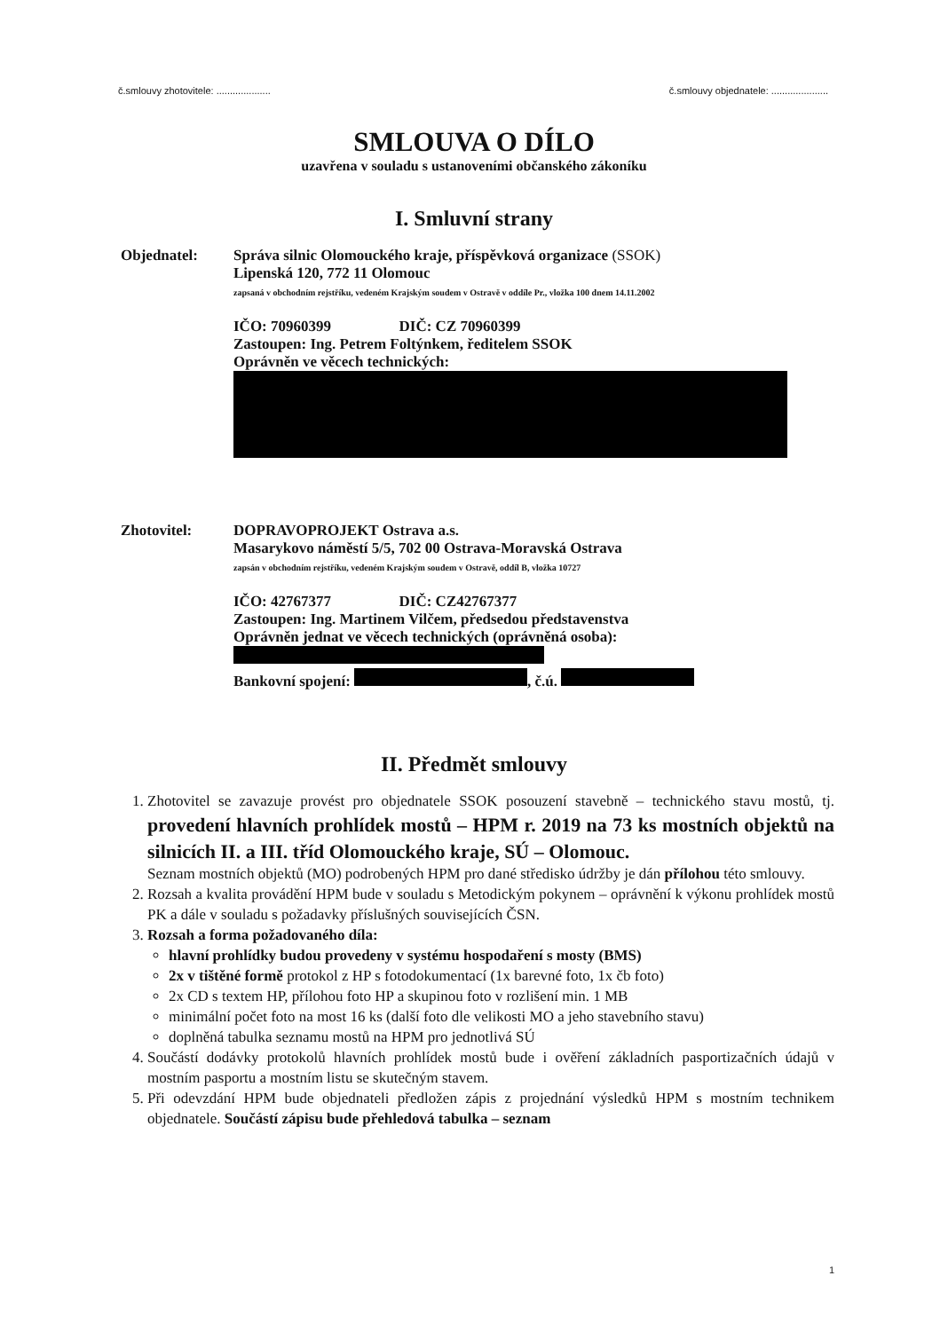č.smlouvy zhotovitele: .................... č.smlouvy objednatele: .....................
SMLOUVA O DÍLO
uzavřena v souladu s ustanoveními občanského zákoníku
I. Smluvní strany
Objednatel: Správa silnic Olomouckého kraje, příspěvková organizace (SSOK)
Lipenská 120, 772 11 Olomouc
zapsaná v obchodním rejstříku, vedeném Krajským soudem v Ostravě v oddíle Pr., vložka 100 dnem 14.11.2002
IČO: 70960399 DIČ: CZ 70960399
Zastoupen: Ing. Petrem Foltýnkem, ředitelem SSOK
Oprávněn ve věcech technických:
Zhotovitel: DOPRAVOPROJEKT Ostrava a.s.
Masarykovo náměstí 5/5, 702 00 Ostrava-Moravská Ostrava
zapsán v obchodním rejstříku, vedeném Krajským soudem v Ostravě, oddíl B, vložka 10727
IČO: 42767377 DIČ: CZ42767377
Zastoupen: Ing. Martinem Vilčem, předsedou představenstva
Oprávněn jednat ve věcech technických (oprávněná osoba):
Bankovní spojení: , č.ú.
II. Předmět smlouvy
1. Zhotovitel se zavazuje provést pro objednatele SSOK posouzení stavebně – technického stavu mostů, tj. provedení hlavních prohlídek mostů – HPM r. 2019 na 73 ks mostních objektů na silnicích II. a III. tříd Olomouckého kraje, SÚ – Olomouc.
Seznam mostních objektů (MO) podrobených HPM pro dané středisko údržby je dán přílohou této smlouvy.
2. Rozsah a kvalita provádění HPM bude v souladu s Metodickým pokynem – oprávnění k výkonu prohlídek mostů PK a dále v souladu s požadavky příslušných souvisejících ČSN.
3. Rozsah a forma požadovaného díla:
hlavní prohlídky budou provedeny v systému hospodaření s mosty (BMS)
2x v tištěné formě protokol z HP s fotodokumentací (1x barevné foto, 1x čb foto)
2x CD s textem HP, přílohou foto HP a skupinou foto v rozlišení min. 1 MB
minimální počet foto na most 16 ks (další foto dle velikosti MO a jeho stavebního stavu)
doplněná tabulka seznamu mostů na HPM pro jednotlivá SÚ
4. Součástí dodávky protokolů hlavních prohlídek mostů bude i ověření základních pasportizačních údajů v mostním pasportu a mostním listu se skutečným stavem.
5. Při odevzdání HPM bude objednateli předložen zápis z projednání výsledků HPM s mostním technikem objednatele. Součástí zápisu bude přehledová tabulka – seznam
1